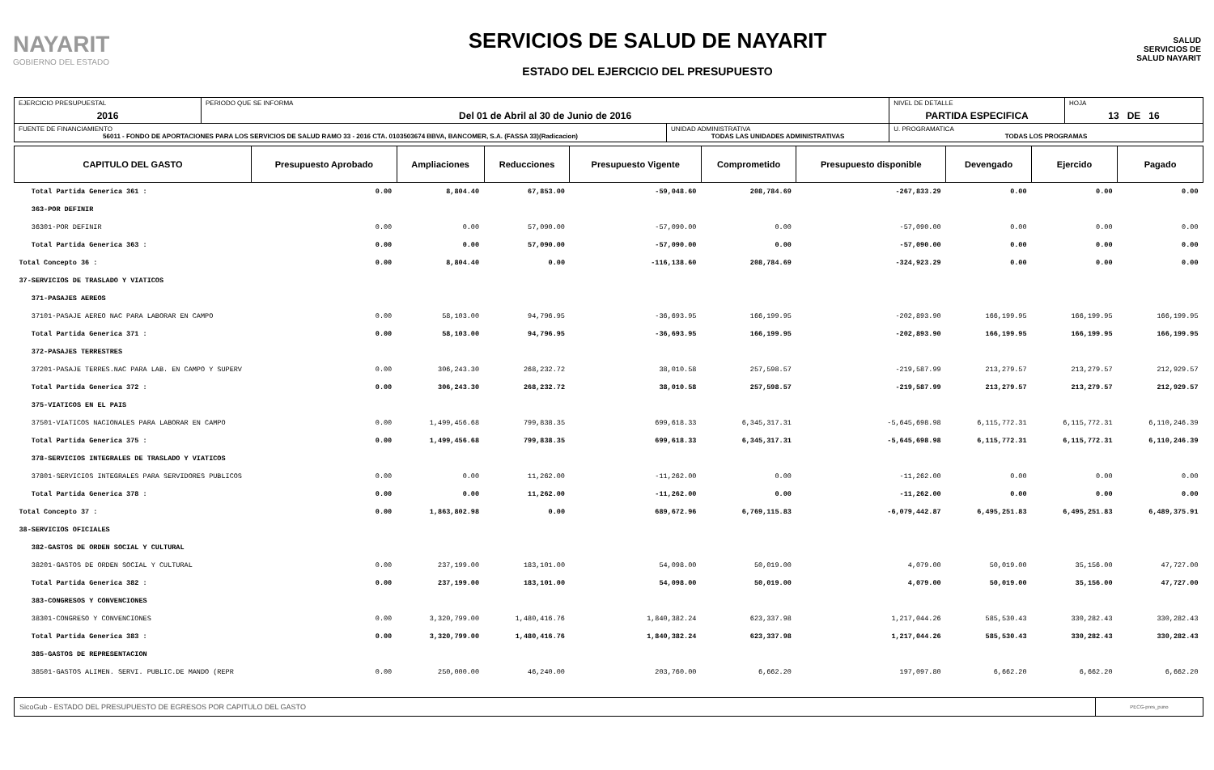NAYARIT
GOBIERNO DEL ESTADO
SERVICIOS DE SALUD DE NAYARIT
ESTADO DEL EJERCICIO DEL PRESUPUESTO
SALUD
SERVICIOS DE SALUD NAYARIT
| EJERCICIO PRESUPUESTAL 2016 | PERIODO QUE SE INFORMA Del 01 de Abril al 30 de Junio de 2016 | | NIVEL DE DETALLE PARTIDA ESPECIFICA | HOJA 13 DE 16 |
| FUENTE DE FINANCIAMIENTO 56011 - FONDO DE APORTACIONES PARA LOS SERVICIOS DE SALUD RAMO 33 - 2016 CTA. 0103503674 BBVA, BANCOMER, S.A. (FASSA 33)(Radicacion) | | UNIDAD ADMINISTRATIVA TODAS LAS UNIDADES ADMINISTRATIVAS | U. PROGRAMATICA TODAS LOS PROGRAMAS | |
| CAPITULO DEL GASTO | Presupuesto Aprobado | Ampliaciones | Reducciones | Presupuesto Vigente | Comprometido | Presupuesto disponible | Devengado | Ejercido | Pagado |
| --- | --- | --- | --- | --- | --- | --- | --- | --- | --- |
| Total Partida Generica 361 : | 0.00 | 8,804.40 | 67,853.00 | -59,048.60 | 208,784.69 | -267,833.29 | 0.00 | 0.00 | 0.00 |
| 363-POR DEFINIR | | | | | | | | | |
| 36301-POR DEFINIR | 0.00 | 0.00 | 57,090.00 | -57,090.00 | 0.00 | -57,090.00 | 0.00 | 0.00 | 0.00 |
| Total Partida Generica 363 : | 0.00 | 0.00 | 57,090.00 | -57,090.00 | 0.00 | -57,090.00 | 0.00 | 0.00 | 0.00 |
| Total Concepto 36 : | 0.00 | 8,804.40 | 0.00 | -116,138.60 | 208,784.69 | -324,923.29 | 0.00 | 0.00 | 0.00 |
| 37-SERVICIOS DE TRASLADO Y VIATICOS | | | | | | | | | |
| 371-PASAJES AEREOS | | | | | | | | | |
| 37101-PASAJE AEREO NAC PARA LABORAR EN CAMPO | 0.00 | 58,103.00 | 94,796.95 | -36,693.95 | 166,199.95 | -202,893.90 | 166,199.95 | 166,199.95 | 166,199.95 |
| Total Partida Generica 371 : | 0.00 | 58,103.00 | 94,796.95 | -36,693.95 | 166,199.95 | -202,893.90 | 166,199.95 | 166,199.95 | 166,199.95 |
| 372-PASAJES TERRESTRES | | | | | | | | | |
| 37201-PASAJE TERRES.NAC PARA LAB. EN CAMPO Y SUPERV | 0.00 | 306,243.30 | 268,232.72 | 38,010.58 | 257,598.57 | -219,587.99 | 213,279.57 | 213,279.57 | 212,929.57 |
| Total Partida Generica 372 : | 0.00 | 306,243.30 | 268,232.72 | 38,010.58 | 257,598.57 | -219,587.99 | 213,279.57 | 213,279.57 | 212,929.57 |
| 375-VIATICOS EN EL PAIS | | | | | | | | | |
| 37501-VIATICOS NACIONALES PARA LABORAR EN CAMPO | 0.00 | 1,499,456.68 | 799,838.35 | 699,618.33 | 6,345,317.31 | -5,645,698.98 | 6,115,772.31 | 6,115,772.31 | 6,110,246.39 |
| Total Partida Generica 375 : | 0.00 | 1,499,456.68 | 799,838.35 | 699,618.33 | 6,345,317.31 | -5,645,698.98 | 6,115,772.31 | 6,115,772.31 | 6,110,246.39 |
| 378-SERVICIOS INTEGRALES DE TRASLADO Y VIATICOS | | | | | | | | | |
| 37801-SERVICIOS INTEGRALES PARA SERVIDORES PUBLICOS | 0.00 | 0.00 | 11,262.00 | -11,262.00 | 0.00 | -11,262.00 | 0.00 | 0.00 | 0.00 |
| Total Partida Generica 378 : | 0.00 | 0.00 | 11,262.00 | -11,262.00 | 0.00 | -11,262.00 | 0.00 | 0.00 | 0.00 |
| Total Concepto 37 : | 0.00 | 1,863,802.98 | 0.00 | 689,672.96 | 6,769,115.83 | -6,079,442.87 | 6,495,251.83 | 6,495,251.83 | 6,489,375.91 |
| 38-SERVICIOS OFICIALES | | | | | | | | | |
| 382-GASTOS DE ORDEN SOCIAL Y CULTURAL | | | | | | | | | |
| 38201-GASTOS DE ORDEN SOCIAL Y CULTURAL | 0.00 | 237,199.00 | 183,101.00 | 54,098.00 | 50,019.00 | 4,079.00 | 50,019.00 | 35,156.00 | 47,727.00 |
| Total Partida Generica 382 : | 0.00 | 237,199.00 | 183,101.00 | 54,098.00 | 50,019.00 | 4,079.00 | 50,019.00 | 35,156.00 | 47,727.00 |
| 383-CONGRESOS Y CONVENCIONES | | | | | | | | | |
| 38301-CONGRESO Y CONVENCIONES | 0.00 | 3,320,799.00 | 1,480,416.76 | 1,840,382.24 | 623,337.98 | 1,217,044.26 | 585,530.43 | 330,282.43 | 330,282.43 |
| Total Partida Generica 383 : | 0.00 | 3,320,799.00 | 1,480,416.76 | 1,840,382.24 | 623,337.98 | 1,217,044.26 | 585,530.43 | 330,282.43 | 330,282.43 |
| 385-GASTOS DE REPRESENTACION | | | | | | | | | |
| 38501-GASTOS ALIMEN. SERVI. PUBLIC.DE MANDO (REPR | 0.00 | 250,000.00 | 46,240.00 | 203,760.00 | 6,662.20 | 197,097.80 | 6,662.20 | 6,662.20 | 6,662.20 |
| SicoGub - ESTADO DEL PRESUPUESTO DE EGRESOS POR CAPITULO DEL GASTO | PECG-pres_puno |